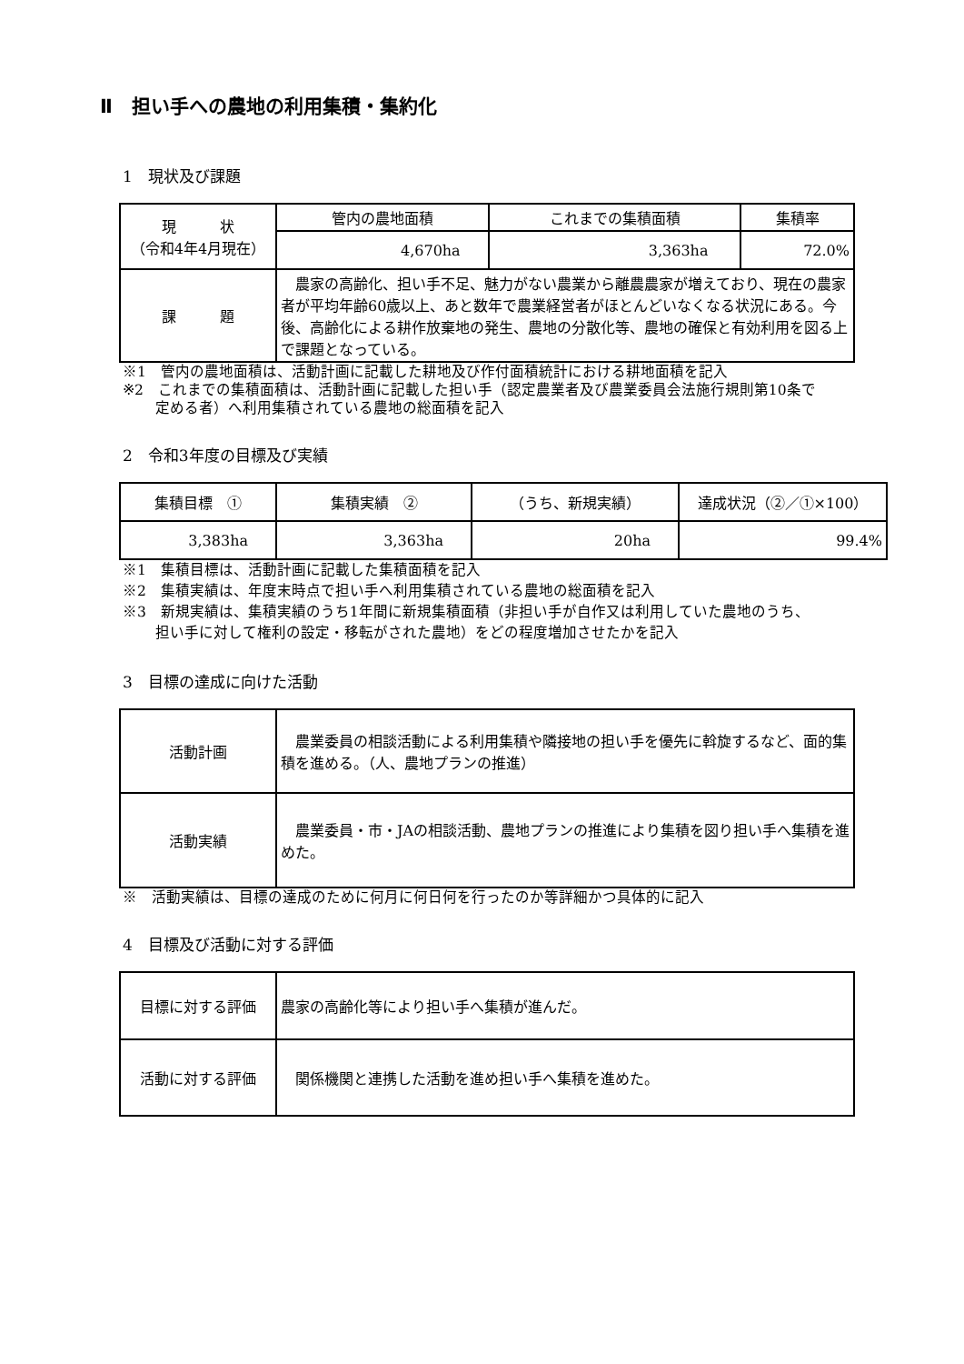Ⅱ　担い手への農地の利用集積・集約化
1　現状及び課題
| 現 状 （令和4年4月現在） | 管内の農地面積 | これまでの集積面積 | 集積率 |
| | 4,670ha | 3,363ha | 72.0% |
| 課 題 | 農家の高齢化、担い手不足、魅力がない農業から離農農家が増えており、現在の農家者が平均年齢60歳以上、あと数年で農業経営者がほとんどいなくなる状況にある。今後、高齢化による耕作放棄地の発生、農地の分散化等、農地の確保と有効利用を図る上で課題となっている。 | | |
※1　管内の農地面積は、活動計画に記載した耕地及び作付面積統計における耕地面積を記入
※2　これまでの集積面積は、活動計画に記載した担い手（認定農業者及び農業委員会法施行規則第10条で
定める者）へ利用集積されている農地の総面積を記入
2　令和3年度の目標及び実績
| 集積目標 ① | 集積実績 ② | （うち、新規実績） | 達成状況（②／①×100） |
| 3,383ha | 3,363ha | 20ha | 99.4% |
※1　集積目標は、活動計画に記載した集積面積を記入
※2　集積実績は、年度末時点で担い手へ利用集積されている農地の総面積を記入
※3　新規実績は、集積実績のうち1年間に新規集積面積（非担い手が自作又は利用していた農地のうち、
担い手に対して権利の設定・移転がされた農地）をどの程度増加させたかを記入
3　目標の達成に向けた活動
| 活動計画 | 農業委員の相談活動による利用集積や隣接地の担い手を優先に斡旋するなど、面的集積を進める。（人、農地プランの推進） |
| 活動実績 | 農業委員・市・JAの相談活動、農地プランの推進により集積を図り担い手へ集積を進めた。 |
※　活動実績は、目標の達成のために何月に何日何を行ったのか等詳細かつ具体的に記入
4　目標及び活動に対する評価
| 目標に対する評価 | 農家の高齢化等により担い手へ集積が進んだ。 |
| 活動に対する評価 | 関係機関と連携した活動を進め担い手へ集積を進めた。 |